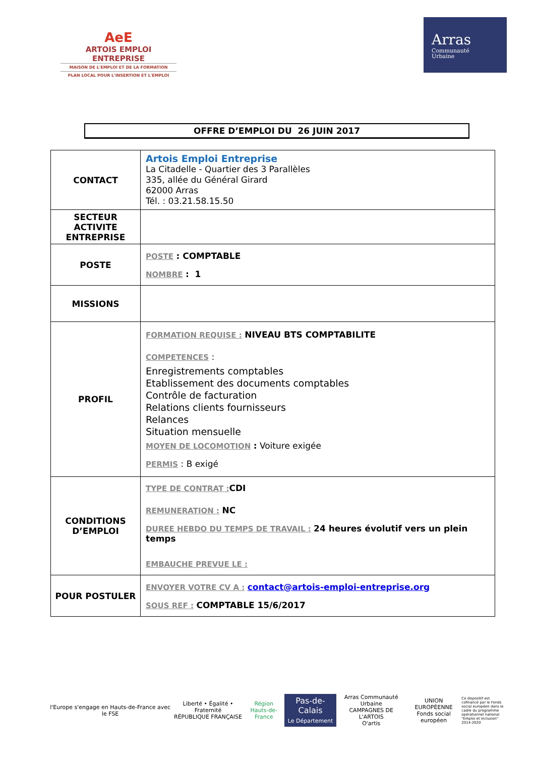AeE
ARTOIS EMPLOI ENTREPRISE
MAISON DE L'EMPLOI ET DE LA FORMATION
PLAN LOCAL POUR L'INSERTION ET L'EMPLOI
Arras
Communauté
Urbaine
OFFRE D’EMPLOI DU 26 JUIN 2017
| CONTACT | Artois Emploi Entreprise La Citadelle - Quartier des 3 Parallèles 335, allée du Général Girard 62000 Arras Tél. : 03.21.58.15.50 |
| SECTEUR ACTIVITE ENTREPRISE | |
| POSTE | POSTE : COMPTABLE NOMBRE : 1 |
| MISSIONS | |
| PROFIL | FORMATION REQUISE : NIVEAU BTS COMPTABILITE COMPETENCES : Enregistrements comptables Etablissement des documents comptables Contrôle de facturation Relations clients fournisseurs Relances Situation mensuelle MOYEN DE LOCOMOTION : Voiture exigée PERMIS : B exigé |
| CONDITIONS D’EMPLOI | TYPE DE CONTRAT : CDI REMUNERATION : NC DUREE HEBDO DU TEMPS DE TRAVAIL : 24 heures évolutif vers un plein temps EMBAUCHE PREVUE LE : |
| POUR POSTULER | ENVOYER VOTRE CV A : contact@artois-emploi-entreprise.org SOUS REF : COMPTABLE 15/6/2017 |
l'Europe s'engage en Hauts-de-France avec le FSE
Liberté • Égalité • Fraternité
RÉPUBLIQUE FRANÇAISE
Région
Hauts-de-France
Pas-de-Calais
Le Département
Arras Communauté Urbaine
CAMPAGNES DE L'ARTOIS
O'artis
UNION EUROPÉENNE
Fonds social européen
Ce dispositif est cofinancé par le Fonds social européen dans le cadre du programme opérationnel national "Emploi et Inclusion" 2014-2020